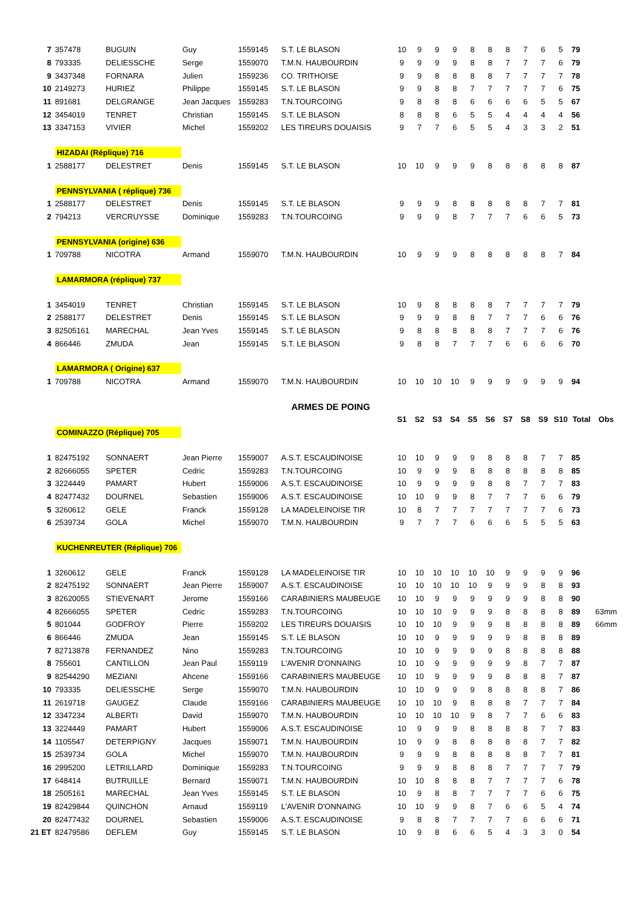| 7 | 357478 | BUGUIN | Guy | 1559145 | S.T. LE BLASON | 10 | 9 | 9 | 9 | 8 | 8 | 8 | 7 | 6 | 5 | 79 | |
| 8 | 793335 | DELIESSCHE | Serge | 1559070 | T.M.N. HAUBOURDIN | 9 | 9 | 9 | 9 | 8 | 8 | 7 | 7 | 7 | 6 | 79 | |
| 9 | 3437348 | FORNARA | Julien | 1559236 | CO. TRITHOISE | 9 | 9 | 8 | 8 | 8 | 8 | 7 | 7 | 7 | 7 | 78 | |
| 10 | 2149273 | HURIEZ | Philippe | 1559145 | S.T. LE BLASON | 9 | 9 | 8 | 8 | 7 | 7 | 7 | 7 | 7 | 6 | 75 | |
| 11 | 891681 | DELGRANGE | Jean Jacques | 1559283 | T.N.TOURCOING | 9 | 8 | 8 | 8 | 6 | 6 | 6 | 6 | 5 | 5 | 67 | |
| 12 | 3454019 | TENRET | Christian | 1559145 | S.T. LE BLASON | 8 | 8 | 8 | 6 | 5 | 5 | 4 | 4 | 4 | 4 | 56 | |
| 13 | 3347153 | VIVIER | Michel | 1559202 | LES TIREURS DOUAISIS | 9 | 7 | 7 | 6 | 5 | 5 | 4 | 3 | 3 | 2 | 51 | |
| | HIZADAI (Réplique) 716 | | | | | | | | | | | | | | | | |
| 1 | 2588177 | DELESTRET | Denis | 1559145 | S.T. LE BLASON | 10 | 10 | 9 | 9 | 9 | 8 | 8 | 8 | 8 | 8 | 87 | |
| | PENNSYLVANIA ( réplique) 736 | | | | | | | | | | | | | | | | |
| 1 | 2588177 | DELESTRET | Denis | 1559145 | S.T. LE BLASON | 9 | 9 | 9 | 8 | 8 | 8 | 8 | 8 | 7 | 7 | 81 | |
| 2 | 794213 | VERCRUYSSE | Dominique | 1559283 | T.N.TOURCOING | 9 | 9 | 9 | 8 | 7 | 7 | 7 | 6 | 6 | 5 | 73 | |
| | PENNSYLVANIA (origine) 636 | | | | | | | | | | | | | | | | |
| 1 | 709788 | NICOTRA | Armand | 1559070 | T.M.N. HAUBOURDIN | 10 | 9 | 9 | 9 | 8 | 8 | 8 | 8 | 8 | 7 | 84 | |
| | LAMARMORA (réplique) 737 | | | | | | | | | | | | | | | | |
| 1 | 3454019 | TENRET | Christian | 1559145 | S.T. LE BLASON | 10 | 9 | 8 | 8 | 8 | 8 | 7 | 7 | 7 | 7 | 79 | |
| 2 | 2588177 | DELESTRET | Denis | 1559145 | S.T. LE BLASON | 9 | 9 | 9 | 8 | 8 | 7 | 7 | 7 | 6 | 6 | 76 | |
| 3 | 82505161 | MARECHAL | Jean Yves | 1559145 | S.T. LE BLASON | 9 | 8 | 8 | 8 | 8 | 8 | 7 | 7 | 7 | 6 | 76 | |
| 4 | 866446 | ZMUDA | Jean | 1559145 | S.T. LE BLASON | 9 | 8 | 8 | 7 | 7 | 7 | 6 | 6 | 6 | 6 | 70 | |
| | LAMARMORA ( Origine) 637 | | | | | | | | | | | | | | | | |
| 1 | 709788 | NICOTRA | Armand | 1559070 | T.M.N. HAUBOURDIN | 10 | 10 | 10 | 10 | 9 | 9 | 9 | 9 | 9 | 9 | 94 | |
| | | | | | ARMES DE POING | | | | | | | | | | | | |
| | | | | | | S1 | S2 | S3 | S4 | S5 | S6 | S7 | S8 | S9 | S10 | Total | Obs |
| | COMINAZZO (Réplique) 705 | | | | | | | | | | | | | | | | |
| 1 | 82475192 | SONNAERT | Jean Pierre | 1559007 | A.S.T. ESCAUDINOISE | 10 | 10 | 9 | 9 | 9 | 8 | 8 | 8 | 7 | 7 | 85 | |
| 2 | 82666055 | SPETER | Cedric | 1559283 | T.N.TOURCOING | 10 | 9 | 9 | 9 | 8 | 8 | 8 | 8 | 8 | 8 | 85 | |
| 3 | 3224449 | PAMART | Hubert | 1559006 | A.S.T. ESCAUDINOISE | 10 | 9 | 9 | 9 | 9 | 8 | 8 | 7 | 7 | 7 | 83 | |
| 4 | 82477432 | DOURNEL | Sebastien | 1559006 | A.S.T. ESCAUDINOISE | 10 | 10 | 9 | 9 | 8 | 7 | 7 | 7 | 6 | 6 | 79 | |
| 5 | 3260612 | GELE | Franck | 1559128 | LA MADELEINOISE TIR | 10 | 8 | 7 | 7 | 7 | 7 | 7 | 7 | 7 | 6 | 73 | |
| 6 | 2539734 | GOLA | Michel | 1559070 | T.M.N. HAUBOURDIN | 9 | 7 | 7 | 7 | 6 | 6 | 6 | 5 | 5 | 5 | 63 | |
| | KUCHENREUTER (Réplique) 706 | | | | | | | | | | | | | | | | |
| 1 | 3260612 | GELE | Franck | 1559128 | LA MADELEINOISE TIR | 10 | 10 | 10 | 10 | 10 | 10 | 9 | 9 | 9 | 9 | 96 | |
| 2 | 82475192 | SONNAERT | Jean Pierre | 1559007 | A.S.T. ESCAUDINOISE | 10 | 10 | 10 | 10 | 10 | 9 | 9 | 9 | 8 | 8 | 93 | |
| 3 | 82620055 | STIEVENART | Jerome | 1559166 | CARABINIERS MAUBEUGE | 10 | 10 | 9 | 9 | 9 | 9 | 9 | 9 | 8 | 8 | 90 | |
| 4 | 82666055 | SPETER | Cedric | 1559283 | T.N.TOURCOING | 10 | 10 | 10 | 9 | 9 | 9 | 8 | 8 | 8 | 8 | 89 | 63mm |
| 5 | 801044 | GODFROY | Pierre | 1559202 | LES TIREURS DOUAISIS | 10 | 10 | 10 | 9 | 9 | 9 | 8 | 8 | 8 | 8 | 89 | 66mm |
| 6 | 866446 | ZMUDA | Jean | 1559145 | S.T. LE BLASON | 10 | 10 | 9 | 9 | 9 | 9 | 9 | 8 | 8 | 8 | 89 | |
| 7 | 82713878 | FERNANDEZ | Nino | 1559283 | T.N.TOURCOING | 10 | 10 | 9 | 9 | 9 | 9 | 8 | 8 | 8 | 8 | 88 | |
| 8 | 755601 | CANTILLON | Jean Paul | 1559119 | L'AVENIR D'ONNAING | 10 | 10 | 9 | 9 | 9 | 9 | 9 | 8 | 7 | 7 | 87 | |
| 9 | 82544290 | MEZIANI | Ahcene | 1559166 | CARABINIERS MAUBEUGE | 10 | 10 | 9 | 9 | 9 | 9 | 8 | 8 | 8 | 7 | 87 | |
| 10 | 793335 | DELIESSCHE | Serge | 1559070 | T.M.N. HAUBOURDIN | 10 | 10 | 9 | 9 | 9 | 8 | 8 | 8 | 8 | 7 | 86 | |
| 11 | 2619718 | GAUGEZ | Claude | 1559166 | CARABINIERS MAUBEUGE | 10 | 10 | 10 | 9 | 8 | 8 | 8 | 7 | 7 | 7 | 84 | |
| 12 | 3347234 | ALBERTI | David | 1559070 | T.M.N. HAUBOURDIN | 10 | 10 | 10 | 10 | 9 | 8 | 7 | 7 | 6 | 6 | 83 | |
| 13 | 3224449 | PAMART | Hubert | 1559006 | A.S.T. ESCAUDINOISE | 10 | 9 | 9 | 9 | 8 | 8 | 8 | 8 | 7 | 7 | 83 | |
| 14 | 1105547 | DETERPIGNY | Jacques | 1559071 | T.M.N. HAUBOURDIN | 10 | 9 | 9 | 8 | 8 | 8 | 8 | 8 | 7 | 7 | 82 | |
| 15 | 2539734 | GOLA | Michel | 1559070 | T.M.N. HAUBOURDIN | 9 | 9 | 9 | 8 | 8 | 8 | 8 | 8 | 7 | 7 | 81 | |
| 16 | 2995200 | LETRILLARD | Dominique | 1559283 | T.N.TOURCOING | 9 | 9 | 9 | 8 | 8 | 8 | 7 | 7 | 7 | 7 | 79 | |
| 17 | 648414 | BUTRUILLE | Bernard | 1559071 | T.M.N. HAUBOURDIN | 10 | 10 | 8 | 8 | 8 | 7 | 7 | 7 | 7 | 6 | 78 | |
| 18 | 2505161 | MARECHAL | Jean Yves | 1559145 | S.T. LE BLASON | 10 | 9 | 8 | 8 | 7 | 7 | 7 | 7 | 6 | 6 | 75 | |
| 19 | 82429844 | QUINCHON | Arnaud | 1559119 | L'AVENIR D'ONNAING | 10 | 10 | 9 | 9 | 8 | 7 | 6 | 6 | 5 | 4 | 74 | |
| 20 | 82477432 | DOURNEL | Sebastien | 1559006 | A.S.T. ESCAUDINOISE | 9 | 8 | 8 | 7 | 7 | 7 | 7 | 6 | 6 | 6 | 71 | |
| 21 ET | 82479586 | DEFLEM | Guy | 1559145 | S.T. LE BLASON | 10 | 9 | 8 | 6 | 6 | 5 | 4 | 3 | 3 | 0 | 54 | |